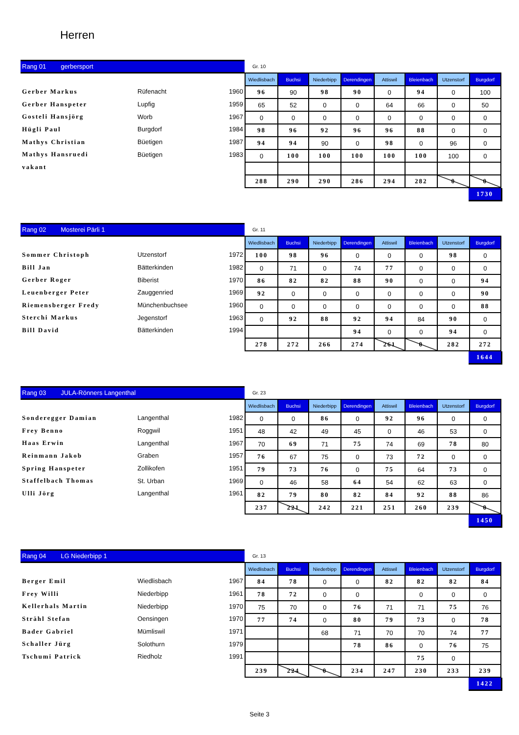Herren
Rang 01 gerbersport
| Gerber Markus | Rüfenacht | 1960 |
| Gerber Hanspeter | Lupfig | 1959 |
| Gosteli Hansjörg | Worb | 1967 |
| Hügli Paul | Burgdorf | 1984 |
| Mathys Christian | Büetigen | 1987 |
| Mathys Hansruedi | Büetigen | 1983 |
| vakant | | |
Gr. 10
| Wiedlisbach | Buchsi | Niederbipp | Derendingen | Attiswil | Bleienbach | Utzenstorf | Burgdorf |
| --- | --- | --- | --- | --- | --- | --- | --- |
| 96 | 90 | 98 | 90 | 0 | 94 | 0 | 100 |
| 65 | 52 | 0 | 0 | 64 | 66 | 0 | 50 |
| 0 | 0 | 0 | 0 | 0 | 0 | 0 | 0 |
| 98 | 96 | 92 | 96 | 96 | 88 | 0 | 0 |
| 94 | 94 | 90 | 0 | 98 | 0 | 96 | 0 |
| 0 | 100 | 100 | 100 | 100 | 100 | 100 | 0 |
| 288 | 290 | 290 | 286 | 294 | 282 | 0 | 0 |
1730
Rang 02 Mosterei Pärli 1
| Sommer Christoph | Utzenstorf | 1972 |
| Bill Jan | Bätterkinden | 1982 |
| Gerber Roger | Biberist | 1970 |
| Leuenberger Peter | Zauggenried | 1969 |
| Riemensberger Fredy | Münchenbuchsee | 1960 |
| Sterchi Markus | Jegenstorf | 1963 |
| Bill David | Bätterkinden | 1994 |
Gr. 11
| Wiedlisbach | Buchsi | Niederbipp | Derendingen | Attiswil | Bleienbach | Utzenstorf | Burgdorf |
| --- | --- | --- | --- | --- | --- | --- | --- |
| 100 | 98 | 96 | 0 | 0 | 0 | 98 | 0 |
| 0 | 71 | 0 | 74 | 77 | 0 | 0 | 0 |
| 86 | 82 | 82 | 88 | 90 | 0 | 0 | 94 |
| 92 | 0 | 0 | 0 | 0 | 0 | 0 | 90 |
| 0 | 0 | 0 | 0 | 0 | 0 | 0 | 88 |
| 0 | 92 | 88 | 92 | 94 | 84 | 90 | 0 |
| | | | 94 | 0 | 0 | 94 | 0 |
| 278 | 272 | 266 | 274 | 261 | 0 | 282 | 272 |
1644
Rang 03 JULA-Rönners Langenthal
| Sonderegger Damian | Langenthal | 1982 |
| Frey Benno | Roggwil | 1951 |
| Haas Erwin | Langenthal | 1967 |
| Reinmann Jakob | Graben | 1957 |
| Spring Hanspeter | Zollikofen | 1951 |
| Staffelbach Thomas | St. Urban | 1969 |
| Ulli Jörg | Langenthal | 1961 |
Gr. 23
| Wiedlisbach | Buchsi | Niederbipp | Derendingen | Attiswil | Bleienbach | Utzenstorf | Burgdorf |
| --- | --- | --- | --- | --- | --- | --- | --- |
| 0 | 0 | 86 | 0 | 92 | 96 | 0 | 0 |
| 48 | 42 | 49 | 45 | 0 | 46 | 53 | 0 |
| 70 | 69 | 71 | 75 | 74 | 69 | 78 | 80 |
| 76 | 67 | 75 | 0 | 73 | 72 | 0 | 0 |
| 79 | 73 | 76 | 0 | 75 | 64 | 73 | 0 |
| 0 | 46 | 58 | 64 | 54 | 62 | 63 | 0 |
| 82 | 79 | 80 | 82 | 84 | 92 | 88 | 86 |
| 237 | 221 | 242 | 221 | 251 | 260 | 239 | 0 |
1450
Rang 04 LG Niederbipp 1
| Berger Emil | Wiedlisbach | 1967 |
| Frey Willi | Niederbipp | 1961 |
| Kellerhals Martin | Niederbipp | 1970 |
| Strähl Stefan | Oensingen | 1970 |
| Bader Gabriel | Mümliswil | 1971 |
| Schaller Jürg | Solothurn | 1979 |
| Tschumi Patrick | Riedholz | 1991 |
Gr. 13
| Wiedlisbach | Buchsi | Niederbipp | Derendingen | Attiswil | Bleienbach | Utzenstorf | Burgdorf |
| --- | --- | --- | --- | --- | --- | --- | --- |
| 84 | 78 | 0 | 0 | 82 | 82 | 82 | 84 |
| 78 | 72 | 0 | 0 | | 0 | 0 | 0 |
| 75 | 70 | 0 | 76 | 71 | 71 | 75 | 76 |
| 77 | 74 | 0 | 80 | 79 | 73 | 0 | 78 |
| | | 68 | 71 | 70 | 70 | 74 | 77 |
| | | | 78 | 86 | 0 | 76 | 75 |
| | | | | | 75 | 0 | |
| 239 | 224 | 0 | 234 | 247 | 230 | 233 | 239 |
1422
Seite 3